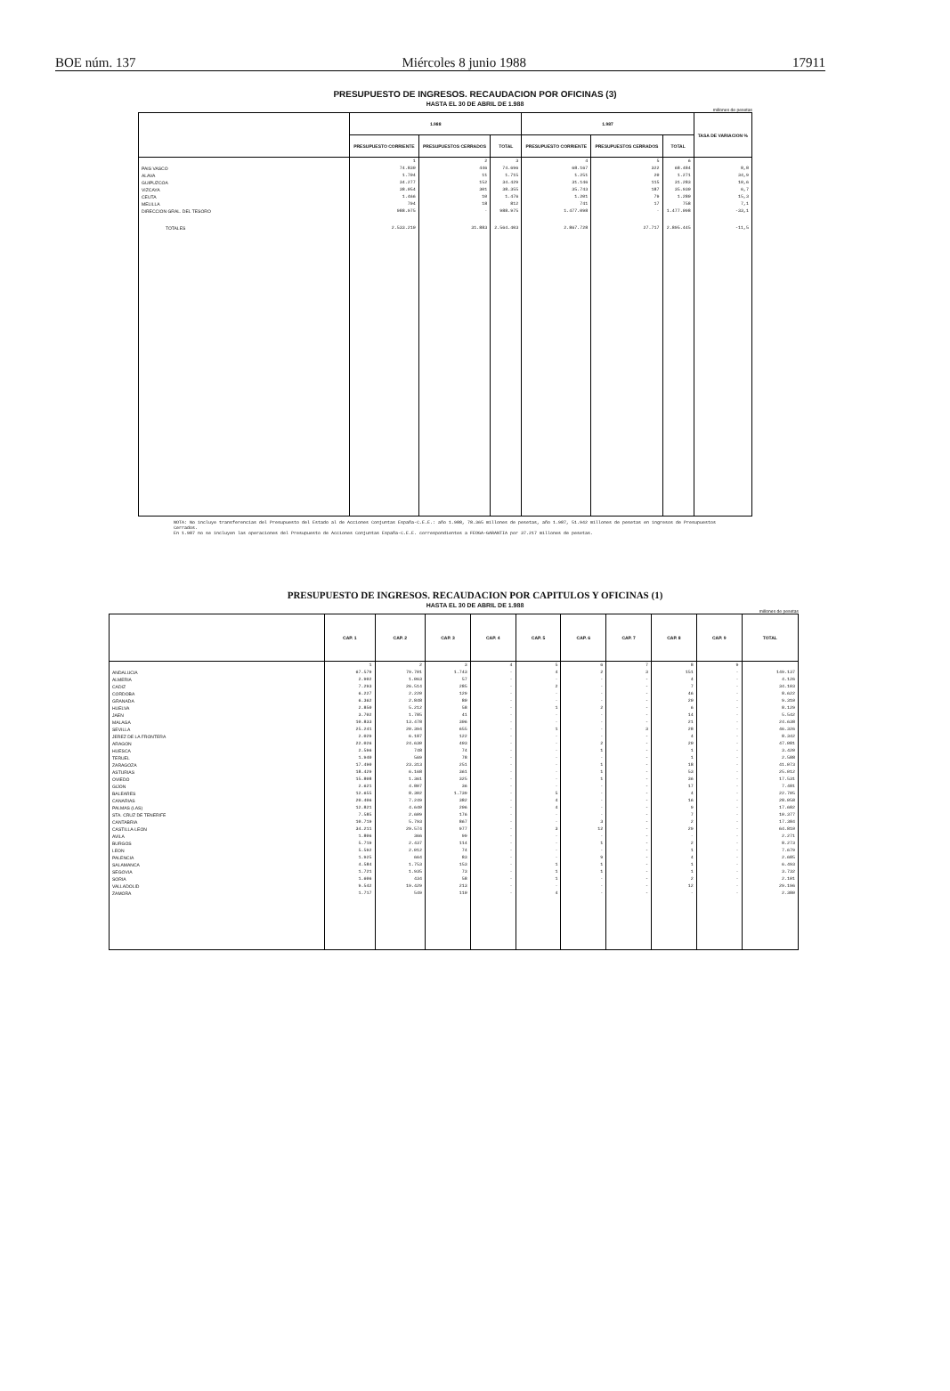BOE núm. 137 Miércoles 8 junio 1988 17911
PRESUPUESTO DE INGRESOS. RECAUDACION POR OFICINAS (3)
HASTA EL 30 DE ABRIL DE 1.988
millones de pesetas
| | 1.988 | | | 1.987 | | | TASA DE VARIACION % |
| --- | --- | --- | --- | --- | --- | --- | --- |
| | PRESUPUESTO CORRIENTE | PRESUPUESTOS CERRADOS | TOTAL | PRESUPUESTO CORRIENTE | PRESUPUESTOS CERRADOS | TOTAL | |
| | 1 | 2 | 3 | 4 | 5 | 6 | |
| PAIS VASCO | 74.830 | 446 | 74.696 | 68.167 | 322 | 68.484 | 8,8 |
| ALAVA | 1.704 | 11 | 1.715 | 1.251 | 20 | 1.271 | 34,9 |
| GUIPUZCOA | 34.277 | 152 | 34.429 | 31.146 | 115 | 31.283 | 10,6 |
| VIZCAYA | 38.054 | 301 | 38.355 | 35.743 | 187 | 35.930 | 6,7 |
| CEUTA | 1.466 | 10 | 1.476 | 1.201 | 79 | 1.280 | 15,3 |
| MELILLA | 794 | 18 | 812 | 741 | 17 | 758 | 7,1 |
| DIRECCION GRAL. DEL TESORO | 988.975 | - | 988.975 | 1.477.098 | - | 1.477.098 | -33,1 |
| TOTALES | 2.533.210 | 31.883 | 2.564.403 | 2.867.728 | 27.717 | 2.895.445 | -11,5 |
NOTA: No incluye transferencias del Presupuesto del Estado al de Acciones Conjuntas España-C.E.E.: año 1.988, 78.365 millones de pesetas, año 1.987, 51.942 millones de pesetas en ingresos de Presupuestos Cerrados.
En 1.987 no se incluyen las operaciones del Presupuesto de Acciones Conjuntas España-C.E.E. correspondientes a FEOGA-GARANTIA por 37.217 millones de pesetas.
PRESUPUESTO DE INGRESOS. RECAUDACION POR CAPITULOS Y OFICINAS (1)
HASTA EL 30 DE ABRIL DE 1.988
millones de pesetas
| | CAP. 1 | CAP. 2 | CAP. 3 | CAP. 4 | CAP. 5 | CAP. 6 | CAP. 7 | CAP. 8 | CAP. 9 | TOTAL |
| --- | --- | --- | --- | --- | --- | --- | --- | --- | --- | --- |
| | 1 | 2 | 3 | 4 | 5 | 6 | 7 | 8 | 9 | |
| ANDALUCIA | 67.579 | 79.701 | 1.743 | - | 4 | 2 | 3 | 151 | - | 149.137 |
| ALMERIA | 2.902 | 1.063 | 57 | - | - | - | - | 4 | - | 4.126 |
| CADIZ | 7.293 | 26.514 | 285 | - | 2 | - | - | 7 | - | 34.103 |
| CORDOBA | 6.227 | 2.220 | 129 | - | - | - | - | 46 | - | 8.622 |
| GRANADA | 6.362 | 2.848 | 80 | - | - | - | - | 20 | - | 9.310 |
| HUELVA | 2.850 | 5.212 | 58 | - | 1 | 2 | - | 6 | - | 8.129 |
| JAEN | 3.702 | 1.785 | 41 | - | - | - | - | 14 | - | 5.542 |
| MALAGA | 10.833 | 13.478 | 306 | - | - | - | - | 21 | - | 24.638 |
| SEVILLA | 25.241 | 20.394 | 655 | - | 1 | - | 3 | 28 | - | 46.326 |
| JEREZ DE LA FRONTERA | 2.029 | 6.187 | 122 | - | - | - | - | 4 | - | 8.342 |
| ARAGON | 22.026 | 24.630 | 403 | - | - | 2 | - | 20 | - | 47.081 |
| HUESCA | 2.596 | 748 | 74 | - | - | 1 | - | 1 | - | 3.420 |
| TERUEL | 1.940 | 569 | 78 | - | - | - | - | 1 | - | 2.588 |
| ZARAGOZA | 17.490 | 23.313 | 251 | - | - | 1 | - | 18 | - | 41.073 |
| ASTURIAS | 18.429 | 6.168 | 361 | - | - | 1 | - | 53 | - | 25.012 |
| OVIEDO | 15.808 | 1.361 | 325 | - | - | 1 | - | 36 | - | 17.531 |
| GIJON | 2.621 | 4.807 | 36 | - | - | - | - | 17 | - | 7.481 |
| BALEARES | 12.655 | 8.302 | 1.739 | - | 5 | - | - | 4 | - | 22.705 |
| CANARIAS | 20.406 | 7.249 | 382 | - | 4 | - | - | 16 | - | 28.058 |
| PALMAS (LAS) | 12.821 | 4.640 | 206 | - | 4 | - | - | 9 | - | 17.682 |
| STA. CRUZ DE TENERIFE | 7.585 | 2.609 | 176 | - | - | - | - | 7 | - | 10.377 |
| CANTABRIA | 10.719 | 5.793 | 867 | - | - | 3 | - | 2 | - | 17.384 |
| CASTILLA-LEON | 34.211 | 29.574 | 977 | - | 3 | 12 | - | 29 | - | 64.810 |
| AVILA | 1.806 | 366 | 99 | - | - | - | - | - | - | 2.271 |
| BURGOS | 5.719 | 2.437 | 114 | - | - | 1 | - | 2 | - | 8.273 |
| LEON | 5.592 | 2.012 | 74 | - | - | - | - | 1 | - | 7.679 |
| PALENCIA | 1.925 | 664 | 83 | - | - | 9 | - | 4 | - | 2.685 |
| SALAMANCA | 4.584 | 1.753 | 153 | - | 1 | 1 | - | 1 | - | 6.493 |
| SEGOVIA | 1.721 | 1.935 | 73 | - | 1 | 1 | - | 1 | - | 3.732 |
| SORIA | 1.606 | 434 | 58 | - | 1 | - | - | 2 | - | 2.101 |
| VALLADOLID | 9.542 | 19.429 | 213 | - | - | - | - | 12 | - | 29.196 |
| ZAMORA | 1.717 | 549 | 110 | - | 4 | - | - | - | - | 2.380 |